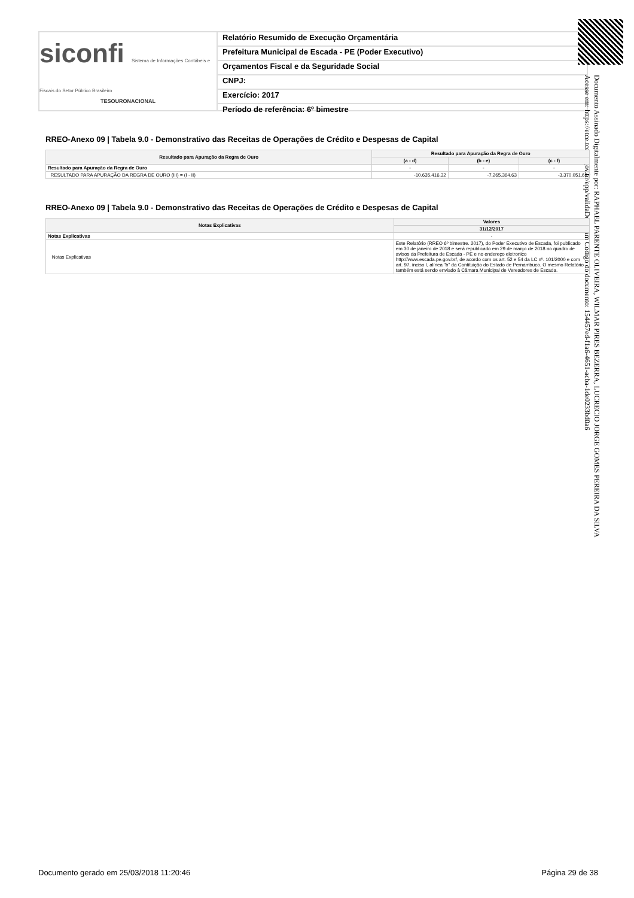siconfi Sistema de Informações Contábeis e Fiscais do Setor Público Brasileiro
TESOURONACIONAL
Relatório Resumido de Execução Orçamentária
Prefeitura Municipal de Escada - PE (Poder Executivo)
Orçamentos Fiscal e da Seguridade Social
CNPJ:
Exercício: 2017
Período de referência: 6º bimestre
Documento Assinado Digitalmente por: RAPHAEL PARENTE OLIVEIRA, WILMAR PIRES BEZERRA, LUCRECIO JORGE GOMES PEREIRA DA SILVA
Acesse em: https://etce.tce.pe.gov.br/epp/validaDoc.seam Código do documento: 154457ed-f1a6-4651-acba-1de0233bd0a6
RREO-Anexo 09 | Tabela 9.0 - Demonstrativo das Receitas de Operações de Crédito e Despesas de Capital
| Resultado para Apuração da Regra de Ouro | Resultado para Apuração da Regra de Ouro | | |
| --- | --- | --- | --- |
| | (a - d) | (b - e) | (c - f) |
| Resultado para Apuração da Regra de Ouro | - | - | - |
| RESULTADO PARA APURAÇÃO DA REGRA DE OURO (III) = (I - II) | -10.635.416,32 | -7.265.364,63 | -3.370.051,69 |
RREO-Anexo 09 | Tabela 9.0 - Demonstrativo das Receitas de Operações de Crédito e Despesas de Capital
| Notas Explicativas | Valores |
| --- | --- |
| | 31/12/2017 |
| Notas Explicativas | - |
| Notas Explicativas | Este Relatório (RREO 6º bimestre. 2017), do Poder Executivo de Escada, foi publicado em 30 de janeiro de 2018 e será republicado em 29 de março de 2018 no quadro de avisos da Prefeitura de Escada - PE e no endereço eletronico http://www.escada.pe.gov.br/, de acordo com os art. 52 e 54 da LC nº. 101/2000 e com art. 97, inciso I, alínea "b" da Contituição do Estado de Pernambuco. O mesmo Relatório também está sendo enviado à Câmara Municipal de Vereadores de Escada. |
Documento gerado em 25/03/2018 11:20:46 Página 29 de 38